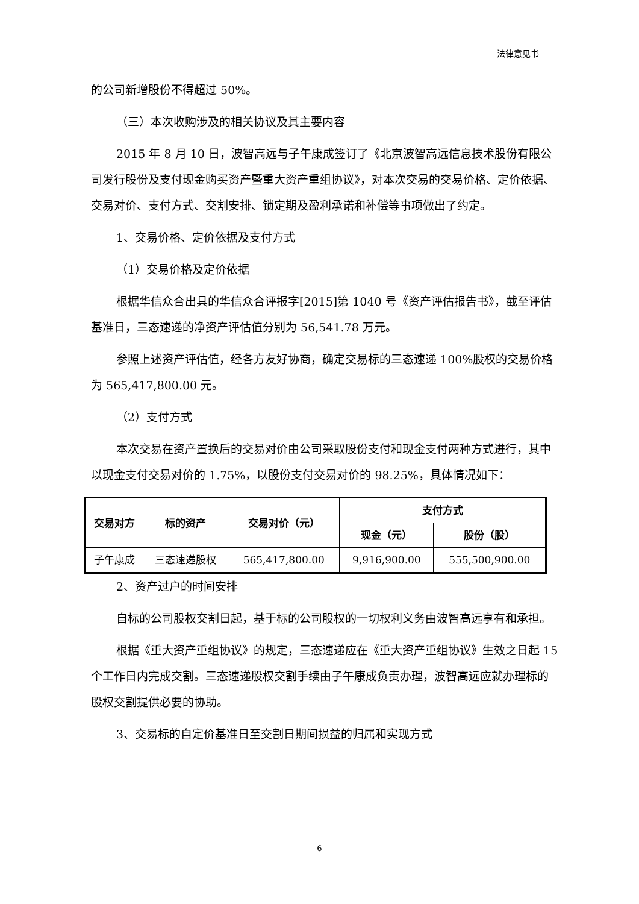法律意见书
的公司新增股份不得超过 50%。
（三）本次收购涉及的相关协议及其主要内容
2015 年 8 月 10 日，波智高远与子午康成签订了《北京波智高远信息技术股份有限公司发行股份及支付现金购买资产暨重大资产重组协议》，对本次交易的交易价格、定价依据、交易对价、支付方式、交割安排、锁定期及盈利承诺和补偿等事项做出了约定。
1、交易价格、定价依据及支付方式
（1）交易价格及定价依据
根据华信众合出具的华信众合评报字[2015]第 1040 号《资产评估报告书》，截至评估基准日，三态速递的净资产评估值分别为 56,541.78 万元。
参照上述资产评估值，经各方友好协商，确定交易标的三态速递 100%股权的交易价格为 565,417,800.00 元。
（2）支付方式
本次交易在资产置换后的交易对价由公司采取股份支付和现金支付两种方式进行，其中以现金支付交易对价的 1.75%，以股份支付交易对价的 98.25%，具体情况如下：
| 交易对方 | 标的资产 | 交易对价（元） | 支付方式 | |
| --- | --- | --- | --- | --- |
| | | | 现金（元） | 股份（股） |
| 子午康成 | 三态速递股权 | 565,417,800.00 | 9,916,900.00 | 555,500,900.00 |
2、资产过户的时间安排
自标的公司股权交割日起，基于标的公司股权的一切权利义务由波智高远享有和承担。
根据《重大资产重组协议》的规定，三态速递应在《重大资产重组协议》生效之日起 15 个工作日内完成交割。三态速递股权交割手续由子午康成负责办理，波智高远应就办理标的股权交割提供必要的协助。
3、交易标的自定价基准日至交割日期间损益的归属和实现方式
6